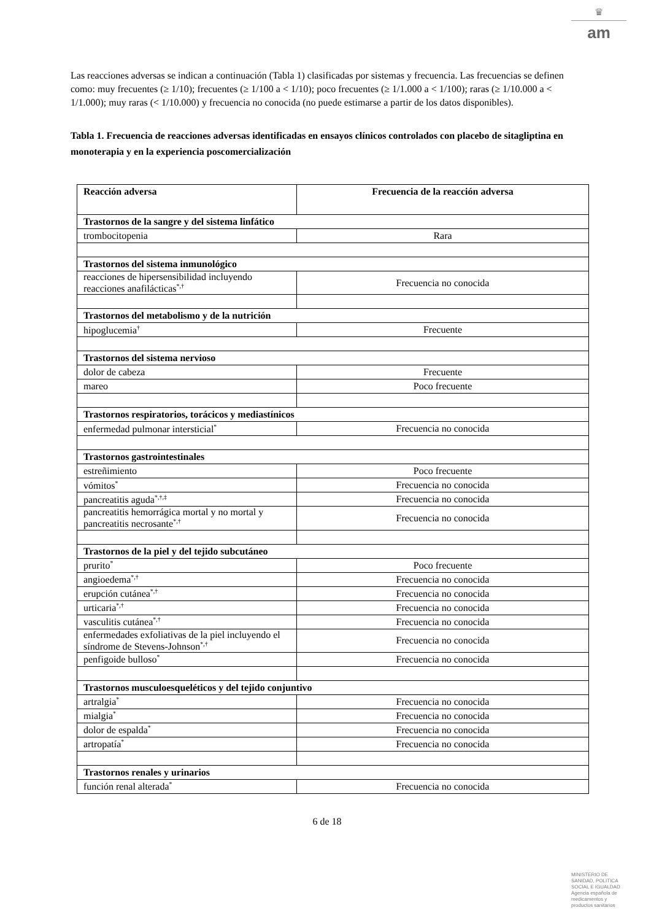♛
am
Las reacciones adversas se indican a continuación (Tabla 1) clasificadas por sistemas y frecuencia. Las frecuencias se definen como: muy frecuentes (≥ 1/10); frecuentes (≥ 1/100 a < 1/10); poco frecuentes (≥ 1/1.000 a < 1/100); raras (≥ 1/10.000 a < 1/1.000); muy raras (< 1/10.000) y frecuencia no conocida (no puede estimarse a partir de los datos disponibles).
Tabla 1. Frecuencia de reacciones adversas identificadas en ensayos clínicos controlados con placebo de sitagliptina en monoterapia y en la experiencia poscomercialización
| Reacción adversa | Frecuencia de la reacción adversa |
| --- | --- |
| Trastornos de la sangre y del sistema linfático | |
| trombocitopenia | Rara |
| Trastornos del sistema inmunológico | |
| reacciones de hipersensibilidad incluyendo reacciones anafilácticas<sup>*,†</sup> | Frecuencia no conocida |
| Trastornos del metabolismo y de la nutrición | |
| hipoglucemia<sup>†</sup> | Frecuente |
| Trastornos del sistema nervioso | |
| dolor de cabeza | Frecuente |
| mareo | Poco frecuente |
| Trastornos respiratorios, torácicos y mediastínicos | |
| enfermedad pulmonar intersticial<sup>*</sup> | Frecuencia no conocida |
| Trastornos gastrointestinales | |
| estreñimiento | Poco frecuente |
| vómitos<sup>*</sup> | Frecuencia no conocida |
| pancreatitis aguda<sup>*,†,‡</sup> | Frecuencia no conocida |
| pancreatitis hemorrágica mortal y no mortal y pancreatitis necrosante<sup>*,†</sup> | Frecuencia no conocida |
| Trastornos de la piel y del tejido subcutáneo | |
| prurito<sup>*</sup> | Poco frecuente |
| angioedema<sup>*,†</sup> | Frecuencia no conocida |
| erupción cutánea<sup>*,†</sup> | Frecuencia no conocida |
| urticaria<sup>*,†</sup> | Frecuencia no conocida |
| vasculitis cutánea<sup>*,†</sup> | Frecuencia no conocida |
| enfermedades exfoliativas de la piel incluyendo el síndrome de Stevens-Johnson<sup>*,†</sup> | Frecuencia no conocida |
| penfigoide bulloso<sup>*</sup> | Frecuencia no conocida |
| Trastornos musculoesqueléticos y del tejido conjuntivo | |
| artralgia<sup>*</sup> | Frecuencia no conocida |
| mialgia<sup>*</sup> | Frecuencia no conocida |
| dolor de espalda<sup>*</sup> | Frecuencia no conocida |
| artropatía<sup>*</sup> | Frecuencia no conocida |
| Trastornos renales y urinarios | |
| función renal alterada<sup>*</sup> | Frecuencia no conocida |
6 de 18
MINISTERIO DE
SANIDAD, POLITICA
SOCIAL E IGUALDAD
Agencia española de
medicamentos y
productos sanitarios